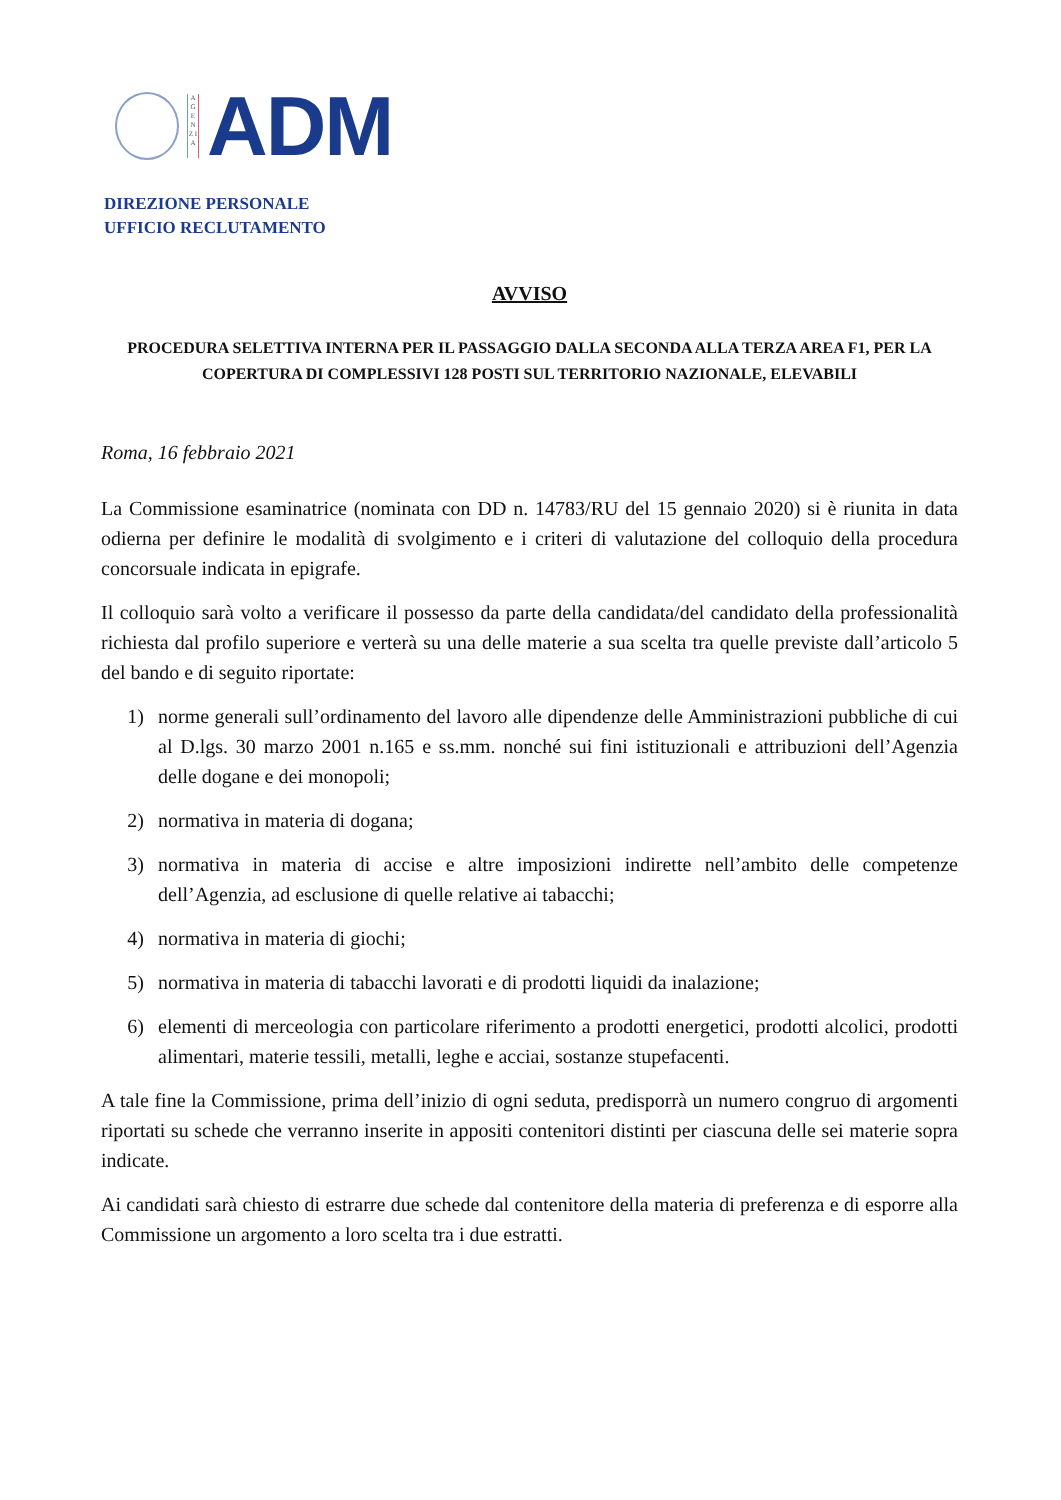A G E N Z I A
ADM
DIREZIONE PERSONALE
UFFICIO RECLUTAMENTO
AVVISO
PROCEDURA SELETTIVA INTERNA PER IL PASSAGGIO DALLA SECONDA ALLA TERZA AREA F1, PER LA COPERTURA DI COMPLESSIVI 128 POSTI SUL TERRITORIO NAZIONALE, ELEVABILI
Roma, 16 febbraio 2021
La Commissione esaminatrice (nominata con DD n. 14783/RU del 15 gennaio 2020) si è riunita in data odierna per definire le modalità di svolgimento e i criteri di valutazione del colloquio della procedura concorsuale indicata in epigrafe.
Il colloquio sarà volto a verificare il possesso da parte della candidata/del candidato della professionalità richiesta dal profilo superiore e verterà su una delle materie a sua scelta tra quelle previste dall’articolo 5 del bando e di seguito riportate:
1) norme generali sull’ordinamento del lavoro alle dipendenze delle Amministrazioni pubbliche di cui al D.lgs. 30 marzo 2001 n.165 e ss.mm. nonché sui fini istituzionali e attribuzioni dell’Agenzia delle dogane e dei monopoli;
2) normativa in materia di dogana;
3) normativa in materia di accise e altre imposizioni indirette nell’ambito delle competenze dell’Agenzia, ad esclusione di quelle relative ai tabacchi;
4) normativa in materia di giochi;
5) normativa in materia di tabacchi lavorati e di prodotti liquidi da inalazione;
6) elementi di merceologia con particolare riferimento a prodotti energetici, prodotti alcolici, prodotti alimentari, materie tessili, metalli, leghe e acciai, sostanze stupefacenti.
A tale fine la Commissione, prima dell’inizio di ogni seduta, predisporrà un numero congruo di argomenti riportati su schede che verranno inserite in appositi contenitori distinti per ciascuna delle sei materie sopra indicate.
Ai candidati sarà chiesto di estrarre due schede dal contenitore della materia di preferenza e di esporre alla Commissione un argomento a loro scelta tra i due estratti.